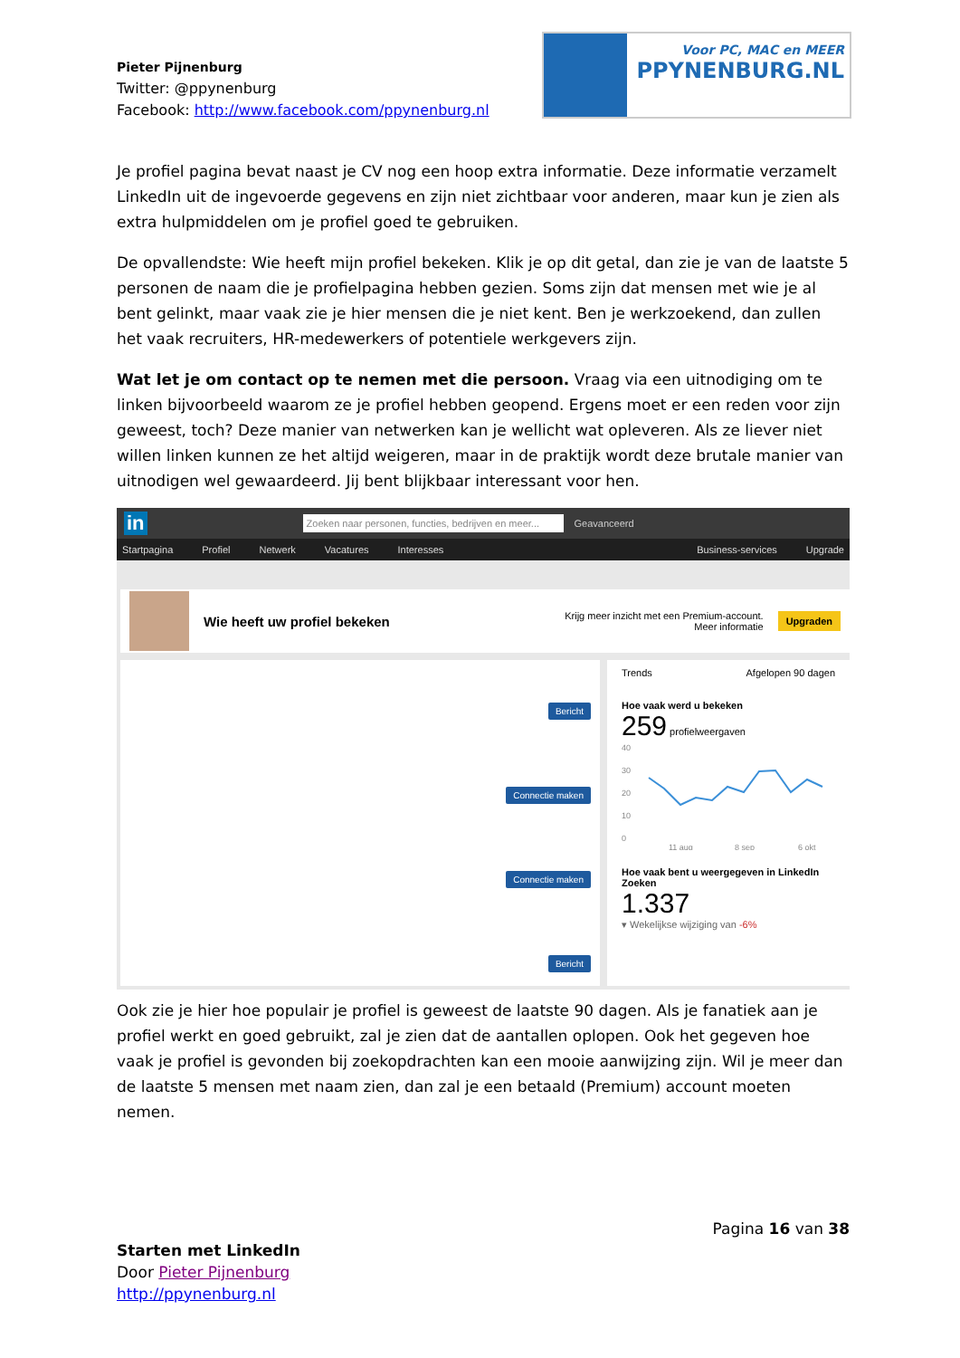Pieter Pijnenburg
Twitter: @ppynenburg
Facebook: http://www.facebook.com/ppynenburg.nl
Voor PC, MAC en MEER
PPYNENBURG.NL
Je profiel pagina bevat naast je CV nog een hoop extra informatie. Deze informatie verzamelt LinkedIn uit de ingevoerde gegevens en zijn niet zichtbaar voor anderen, maar kun je zien als extra hulpmiddelen om je profiel goed te gebruiken.
De opvallendste: Wie heeft mijn profiel bekeken. Klik je op dit getal, dan zie je van de laatste 5 personen de naam die je profielpagina hebben gezien. Soms zijn dat mensen met wie je al bent gelinkt, maar vaak zie je hier mensen die je niet kent. Ben je werkzoekend, dan zullen het vaak recruiters, HR-medewerkers of potentiele werkgevers zijn.
Wat let je om contact op te nemen met die persoon. Vraag via een uitnodiging om te linken bijvoorbeeld waarom ze je profiel hebben geopend. Ergens moet er een reden voor zijn geweest, toch? Deze manier van netwerken kan je wellicht wat opleveren. Als ze liever niet willen linken kunnen ze het altijd weigeren, maar in de praktijk wordt deze brutale manier van uitnodigen wel gewaardeerd. Jij bent blijkbaar interessant voor hen.
in Zoeken naar personen, functies, bedrijven en meer... Geavanceerd
Startpagina Profiel Netwerk Vacatures Interesses Business-services Upgrade
Wie heeft uw profiel bekeken Krijg meer inzicht met een Premium-account.
Meer informatie Upgraden
Bericht
Connectie maken
Connectie maken
Bericht
Trends Afgelopen 90 dagen
Hoe vaak werd u bekeken
259 profielweergaven
40
30
20
10
0
11 aug
8 sep
6 okt
Hoe vaak bent u weergegeven in LinkedIn Zoeken
1.337
▾ Wekelijkse wijziging van -6%
Ook zie je hier hoe populair je profiel is geweest de laatste 90 dagen. Als je fanatiek aan je profiel werkt en goed gebruikt, zal je zien dat de aantallen oplopen. Ook het gegeven hoe vaak je profiel is gevonden bij zoekopdrachten kan een mooie aanwijzing zijn. Wil je meer dan de laatste 5 mensen met naam zien, dan zal je een betaald (Premium) account moeten nemen.
Pagina 16 van 38
Starten met LinkedIn
Door Pieter Pijnenburg
http://ppynenburg.nl